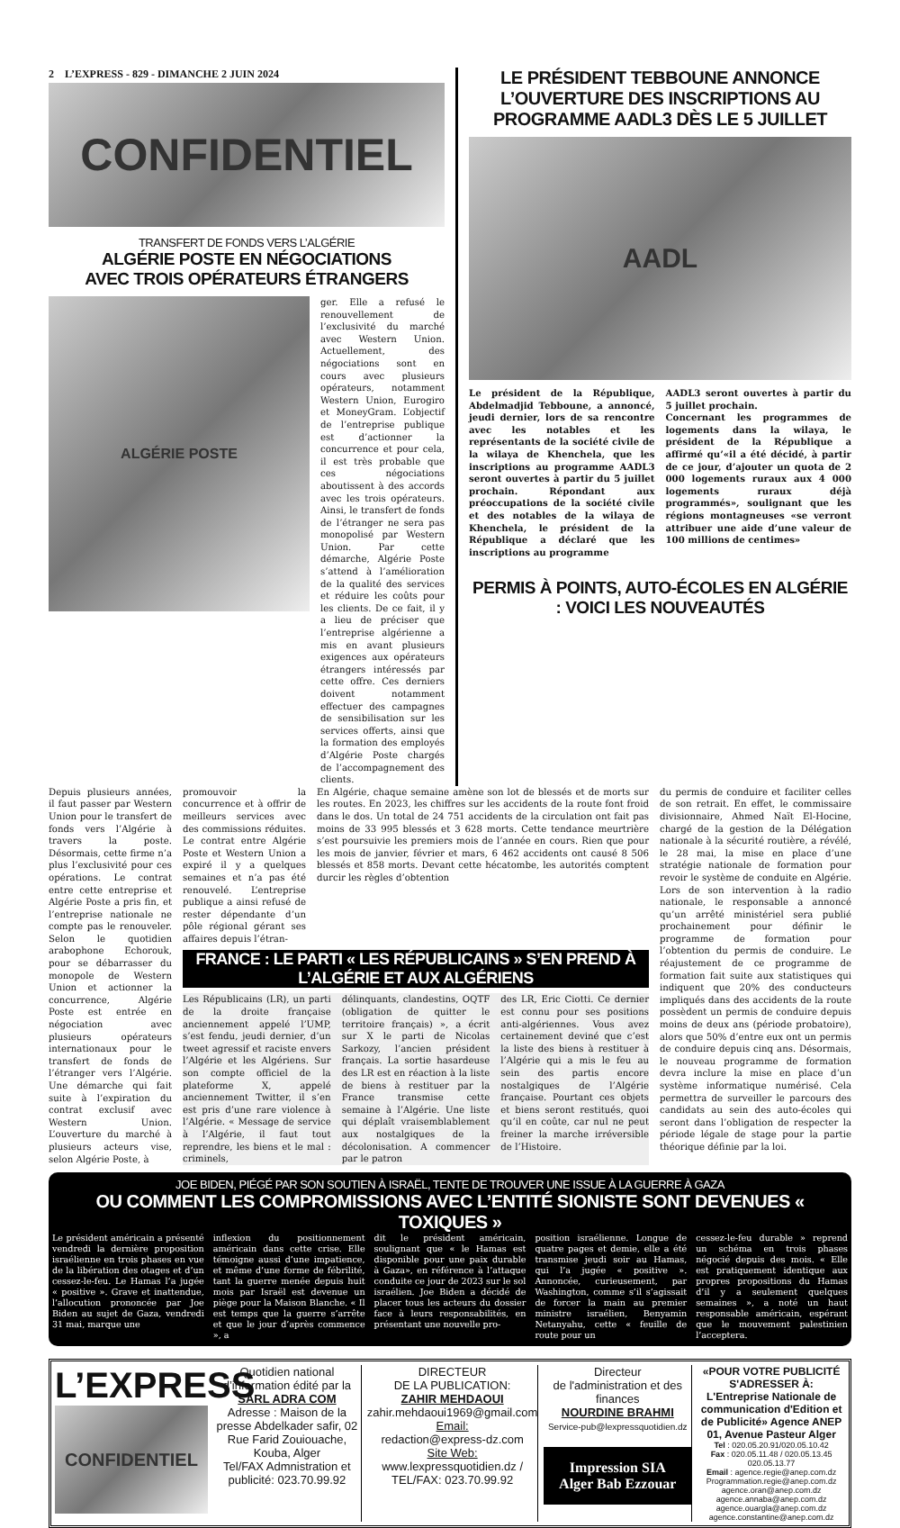2 L’EXPRESS - 829 - DIMANCHE 2 JUIN 2024
CONFIDENTIEL
TRANSFERT DE FONDS VERS L’ALGÉRIE
ALGÉRIE POSTE EN NÉGOCIATIONS
AVEC TROIS OPÉRATEURS ÉTRANGERS
ALGÉRIE POSTE
ger. Elle a refusé le renouvellement de l’exclusivité du marché avec Western Union. Actuellement, des négociations sont en cours avec plusieurs opérateurs, notamment Western Union, Eurogiro et MoneyGram. L’objectif de l’entreprise publique est d’actionner la concurrence et pour cela, il est très probable que ces négociations aboutissent à des accords avec les trois opérateurs. Ainsi, le transfert de fonds de l’étranger ne sera pas monopolisé par Western Union. Par cette démarche, Algérie Poste s’attend à l’amélioration de la qualité des services et réduire les coûts pour les clients. De ce fait, il y a lieu de préciser que l’entreprise algérienne a mis en avant plusieurs exigences aux opérateurs étrangers intéressés par cette offre. Ces derniers doivent notamment effectuer des campagnes de sensibilisation sur les services offerts, ainsi que la formation des employés d’Algérie Poste chargés de l’accompagnement des clients.
LE PRÉSIDENT TEBBOUNE ANNONCE L’OUVERTURE DES INSCRIPTIONS AU PROGRAMME AADL3 DÈS LE 5 JUILLET
AADL
Le président de la République, Abdelmadjid Tebboune, a annoncé, jeudi dernier, lors de sa rencontre avec les notables et les représentants de la société civile de la wilaya de Khenchela, que les inscriptions au programme AADL3 seront ouvertes à partir du 5 juillet prochain. Répondant aux préoccupations de la société civile et des notables de la wilaya de Khenchela, le président de la République a déclaré que les inscriptions au programme
AADL3 seront ouvertes à partir du 5 juillet prochain.
Concernant les programmes de logements dans la wilaya, le président de la République a affirmé qu’«il a été décidé, à partir de ce jour, d’ajouter un quota de 2 000 logements ruraux aux 4 000 logements ruraux déjà programmés», soulignant que les régions montagneuses «se verront attribuer une aide d’une valeur de 100 millions de centimes»
PERMIS À POINTS, AUTO-ÉCOLES EN ALGÉRIE : VOICI LES NOUVEAUTÉS
Depuis plusieurs années, il faut passer par Western Union pour le transfert de fonds vers l’Algérie à travers la poste. Désormais, cette firme n’a plus l’exclusivité pour ces opérations. Le contrat entre cette entreprise et Algérie Poste a pris fin, et l’entreprise nationale ne compte pas le renouveler. Selon le quotidien arabophone Echorouk, pour se débarrasser du monopole de Western Union et actionner la concurrence, Algérie Poste est entrée en négociation avec plusieurs opérateurs internationaux pour le transfert de fonds de l’étranger vers l’Algérie. Une démarche qui fait suite à l’expiration du contrat exclusif avec Western Union. L’ouverture du marché à plusieurs acteurs vise, selon Algérie Poste, à
promouvoir la concurrence et à offrir de meilleurs services avec des commissions réduites. Le contrat entre Algérie Poste et Western Union a expiré il y a quelques semaines et n’a pas été renouvelé. L’entreprise publique a ainsi refusé de rester dépendante d’un pôle régional gérant ses affaires depuis l’étran-
En Algérie, chaque semaine amène son lot de blessés et de morts sur les routes. En 2023, les chiffres sur les accidents de la route font froid dans le dos. Un total de 24 751 accidents de la circulation ont fait pas moins de 33 995 blessés et 3 628 morts. Cette tendance meurtrière s’est poursuivie les premiers mois de l’année en cours. Rien que pour les mois de janvier, février et mars, 6 462 accidents ont causé 8 506 blessés et 858 morts. Devant cette hécatombe, les autorités comptent durcir les règles d’obtention
FRANCE : LE PARTI « LES RÉPUBLICAINS » S’EN PREND À L’ALGÉRIE ET AUX ALGÉRIENS
Les Républicains (LR), un parti de la droite française anciennement appelé l’UMP, s’est fendu, jeudi dernier, d’un tweet agressif et raciste envers l’Algérie et les Algériens. Sur son compte officiel de la plateforme X, appelé anciennement Twitter, il s’en est pris d’une rare violence à l’Algérie. « Message de service à l’Algérie, il faut tout reprendre, les biens et le mal : criminels,
délinquants, clandestins, OQTF (obligation de quitter le territoire français) », a écrit sur X le parti de Nicolas Sarkozy, l’ancien président français. La sortie hasardeuse des LR est en réaction à la liste de biens à restituer par la France transmise cette semaine à l’Algérie. Une liste qui déplaît vraisemblablement aux nostalgiques de la décolonisation. A commencer par le patron
des LR, Eric Ciotti. Ce dernier est connu pour ses positions anti-algériennes. Vous avez certainement deviné que c’est la liste des biens à restituer à l’Algérie qui a mis le feu au sein des partis encore nostalgiques de l’Algérie française. Pourtant ces objets et biens seront restitués, quoi qu’il en coûte, car nul ne peut freiner la marche irréversible de l’Histoire.
du permis de conduire et faciliter celles de son retrait. En effet, le commissaire divisionnaire, Ahmed Naït El-Hocine, chargé de la gestion de la Délégation nationale à la sécurité routière, a révélé, le 28 mai, la mise en place d’une stratégie nationale de formation pour revoir le système de conduite en Algérie. Lors de son intervention à la radio nationale, le responsable a annoncé qu’un arrêté ministériel sera publié prochainement pour définir le programme de formation pour l’obtention du permis de conduire. Le réajustement de ce programme de formation fait suite aux statistiques qui indiquent que 20% des conducteurs impliqués dans des accidents de la route possèdent un permis de conduire depuis moins de deux ans (période probatoire), alors que 50% d’entre eux ont un permis de conduire depuis cinq ans. Désormais, le nouveau programme de formation devra inclure la mise en place d’un système informatique numérisé. Cela permettra de surveiller le parcours des candidats au sein des auto-écoles qui seront dans l’obligation de respecter la période légale de stage pour la partie théorique définie par la loi.
JOE BIDEN, PIÉGÉ PAR SON SOUTIEN À ISRAËL, TENTE DE TROUVER UNE ISSUE À LA GUERRE À GAZA
OU COMMENT LES COMPROMISSIONS AVEC L’ENTITÉ SIONISTE SONT DEVENUES « TOXIQUES »
Le président américain a présenté vendredi la dernière proposition israélienne en trois phases en vue de la libération des otages et d’un cessez-le-feu. Le Hamas l’a jugée « positive ». Grave et inattendue, l’allocution prononcée par Joe Biden au sujet de Gaza, vendredi 31 mai, marque une
inflexion du positionnement américain dans cette crise. Elle témoigne aussi d’une impatience, et même d’une forme de fébrilité, tant la guerre menée depuis huit mois par Israël est devenue un piège pour la Maison Blanche. « Il est temps que la guerre s’arrête et que le jour d’après commence », a
dit le président américain, soulignant que « le Hamas est disponible pour une paix durable à Gaza», en référence à l’attaque conduite ce jour de 2023 sur le sol israélien. Joe Biden a décidé de placer tous les acteurs du dossier face à leurs responsabilités, en présentant une nouvelle pro-
position israélienne. Longue de quatre pages et demie, elle a été transmise jeudi soir au Hamas, qui l’a jugée « positive ». Annoncée, curieusement, par Washington, comme s’il s’agissait de forcer la main au premier ministre israélien, Benyamin Netanyahu, cette « feuille de route pour un
cessez-le-feu durable » reprend un schéma en trois phases négocié depuis des mois. « Elle est pratiquement identique aux propres propositions du Hamas d’il y a seulement quelques semaines », a noté un haut responsable américain, espérant que le mouvement palestinien l’acceptera.
L’EXPRESS
CONFIDENTIEL
Quotidien national d’information édité par la
SARL ADRA COM
Adresse : Maison de la presse Abdelkader safir, 02 Rue Farid Zouiouache, Kouba, Alger
Tel/FAX Admnistration et publicité: 023.70.99.92
DIRECTEUR
DE LA PUBLICATION:
ZAHIR MEHDAOUI
zahir.mehdaoui1969@gmail.com
Email:
redaction@express-dz.com
Site Web:
www.lexpressquotidien.dz / TEL/FAX: 023.70.99.92
Directeur
de l'administration et des finances
NOURDINE BRAHMI
Service-pub@lexpressquotidien.dz
Impression SIA
Alger Bab Ezzouar
«POUR VOTRE PUBLICITÉ S'ADRESSER À: L'Entreprise Nationale de communication d'Edition et de Publicité» Agence ANEP 01, Avenue Pasteur Alger
Tel : 020.05.20.91/020.05.10.42
Fax : 020.05.11.48 / 020.05.13.45 020.05.13.77
Email : agence.regie@anep.com.dz
Programmation.regie@anep.com.dz
agence.oran@anep.com.dz
agence.annaba@anep.com.dz
agence.ouargla@anep.com.dz
agence.constantine@anep.com.dz